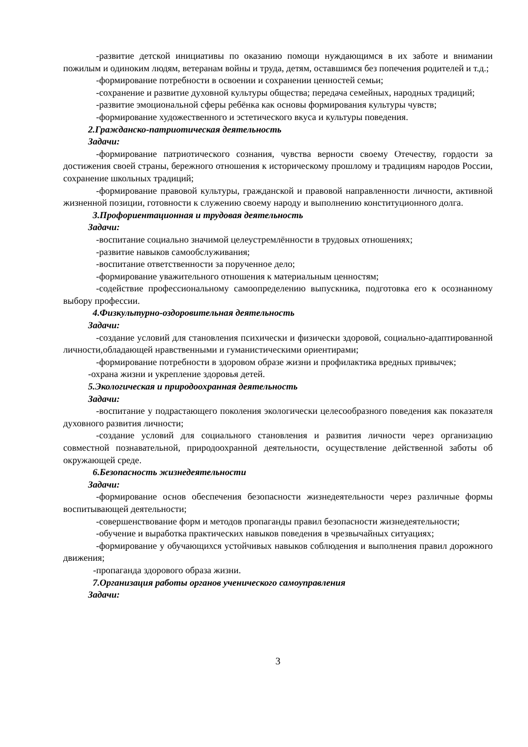-развитие детской инициативы по оказанию помощи нуждающимся в их заботе и внимании пожилым и одиноким людям, ветеранам войны и труда, детям, оставшимся без попечения родителей и т.д.;
-формирование потребности в освоении и сохранении ценностей семьи;
-сохранение и развитие духовной культуры общества; передача семейных, народных традиций;
-развитие эмоциональной сферы ребёнка как основы формирования культуры чувств;
-формирование художественного и эстетического вкуса и культуры поведения.
2.Гражданско-патриотическая деятельность
Задачи:
-формирование патриотического сознания, чувства верности своему Отечеству, гордости за достижения своей страны, бережного отношения к историческому прошлому и традициям народов России, сохранение школьных традиций;
-формирование правовой культуры, гражданской и правовой направленности личности, активной жизненной позиции, готовности к служению своему народу и выполнению конституционного долга.
3.Профориентационная и трудовая деятельность
Задачи:
-воспитание социально значимой целеустремлённости в трудовых отношениях;
-развитие навыков самообслуживания;
-воспитание ответственности за порученное дело;
-формирование уважительного отношения к материальным ценностям;
-содействие профессиональному самоопределению выпускника, подготовка его к осознанному выбору профессии.
4.Физкультурно-оздоровительная деятельность
Задачи:
-создание условий для становления психически и физически здоровой, социально-адаптированной личности,обладающей нравственными и гуманистическими ориентирами;
-формирование потребности в здоровом образе жизни и профилактика вредных привычек;
-охрана жизни и укрепление здоровья детей.
5.Экологическая и природоохранная деятельность
Задачи:
-воспитание у подрастающего поколения экологически целесообразного поведения как показателя духовного развития личности;
-создание условий для социального становления и развития личности через организацию совместной познавательной, природоохранной деятельности, осуществление действенной заботы об окружающей среде.
6.Безопасность жизнедеятельности
Задачи:
-формирование основ обеспечения безопасности жизнедеятельности через различные формы воспитывающей деятельности;
-совершенствование форм и методов пропаганды правил безопасности жизнедеятельности;
-обучение и выработка практических навыков поведения в чрезвычайных ситуациях;
-формирование у обучающихся устойчивых навыков соблюдения и выполнения правил дорожного движения;
-пропаганда здорового образа жизни.
7.Организация работы органов ученического самоуправления
Задачи:
3